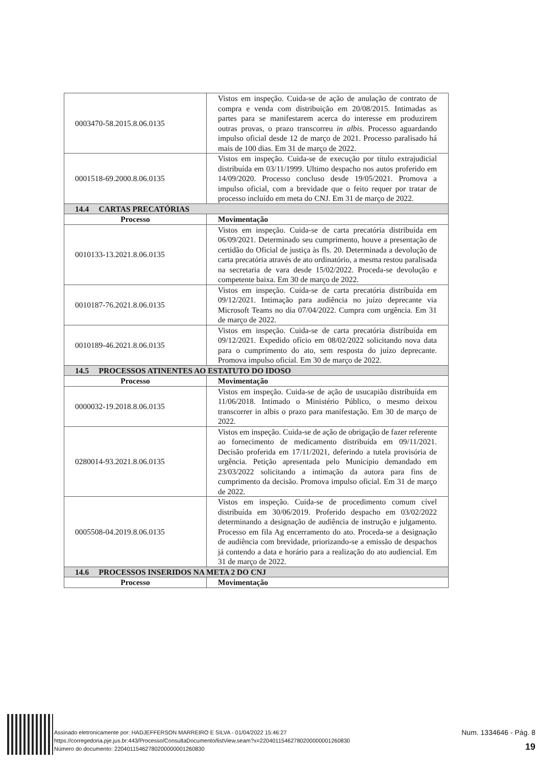| 0003470-58.2015.8.06.0135 | Vistos em inspeção. Cuida-se de ação de anulação de contrato de compra e venda com distribuição em 20/08/2015. Intimadas as partes para se manifestarem acerca do interesse em produzirem outras provas, o prazo transcorreu in albis . Processo aguardando impulso oficial desde 12 de março de 2021. Processo paralisado há mais de 100 dias. Em 31 de março de 2022. |
| 0001518-69.2000.8.06.0135 | Vistos em inspeção. Cuida-se de execução por título extrajudicial distribuída em 03/11/1999. Ultimo despacho nos autos proferido em 14/09/2020. Processo concluso desde 19/05/2021. Promova a impulso oficial, com a brevidade que o feito requer por tratar de processo incluído em meta do CNJ. Em 31 de março de 2022. |
| 14.4 CARTAS PRECATÓRIAS | |
| Processo | Movimentação |
| 0010133-13.2021.8.06.0135 | Vistos em inspeção. Cuida-se de carta precatória distribuída em 06/09/2021. Determinado seu cumprimento, houve a presentação de certidão do Oficial de justiça às fls. 20. Determinada a devolução de carta precatória através de ato ordinatório, a mesma restou paralisada na secretaria de vara desde 15/02/2022. Proceda-se devolução e competente baixa. Em 30 de março de 2022. |
| 0010187-76.2021.8.06.0135 | Vistos em inspeção. Cuida-se de carta precatória distribuída em 09/12/2021. Intimação para audiência no juízo deprecante via Microsoft Teams no dia 07/04/2022. Cumpra com urgência. Em 31 de março de 2022. |
| 0010189-46.2021.8.06.0135 | Vistos em inspeção. Cuida-se de carta precatória distribuída em 09/12/2021. Expedido ofício em 08/02/2022 solicitando nova data para o cumprimento do ato, sem resposta do juízo deprecante. Promova impulso oficial. Em 30 de março de 2022. |
| 14.5 PROCESSOS ATINENTES AO ESTATUTO DO IDOSO | |
| Processo | Movimentação |
| 0000032-19.2018.8.06.0135 | Vistos em inspeção. Cuida-se de ação de usucapião distribuída em 11/06/2018. Intimado o Ministério Público, o mesmo deixou transcorrer in albis o prazo para manifestação. Em 30 de março de 2022. |
| 0280014-93.2021.8.06.0135 | Vistos em inspeção. Cuida-se de ação de obrigação de fazer referente ao fornecimento de medicamento distribuída em 09/11/2021. Decisão proferida em 17/11/2021, deferindo a tutela provisória de urgência. Petição apresentada pelo Município demandado em 23/03/2022 solicitando a intimação da autora para fins de cumprimento da decisão. Promova impulso oficial. Em 31 de março de 2022. |
| 0005508-04.2019.8.06.0135 | Vistos em inspeção. Cuida-se de procedimento comum cível distribuída em 30/06/2019. Proferido despacho em 03/02/2022 determinando a designação de audiência de instrução e julgamento. Processo em fila Ag encerramento do ato. Proceda-se a designação de audiência com brevidade, priorizando-se a emissão de despachos já contendo a data e horário para a realização do ato audiencial. Em 31 de março de 2022. |
| 14.6 PROCESSOS INSERIDOS NA META 2 DO CNJ | |
| Processo | Movimentação |
Assinado eletronicamente por: HADJEFFERSON MARREIRO E SILVA - 01/04/2022 15:46:27
https://corregedoria.pje.jus.br:443/Processo/ConsultaDocumento/listView.seam?x=22040115462780200000001260830
Número do documento: 22040115462780200000001260830
Num. 1334646 - Pág. 8
19